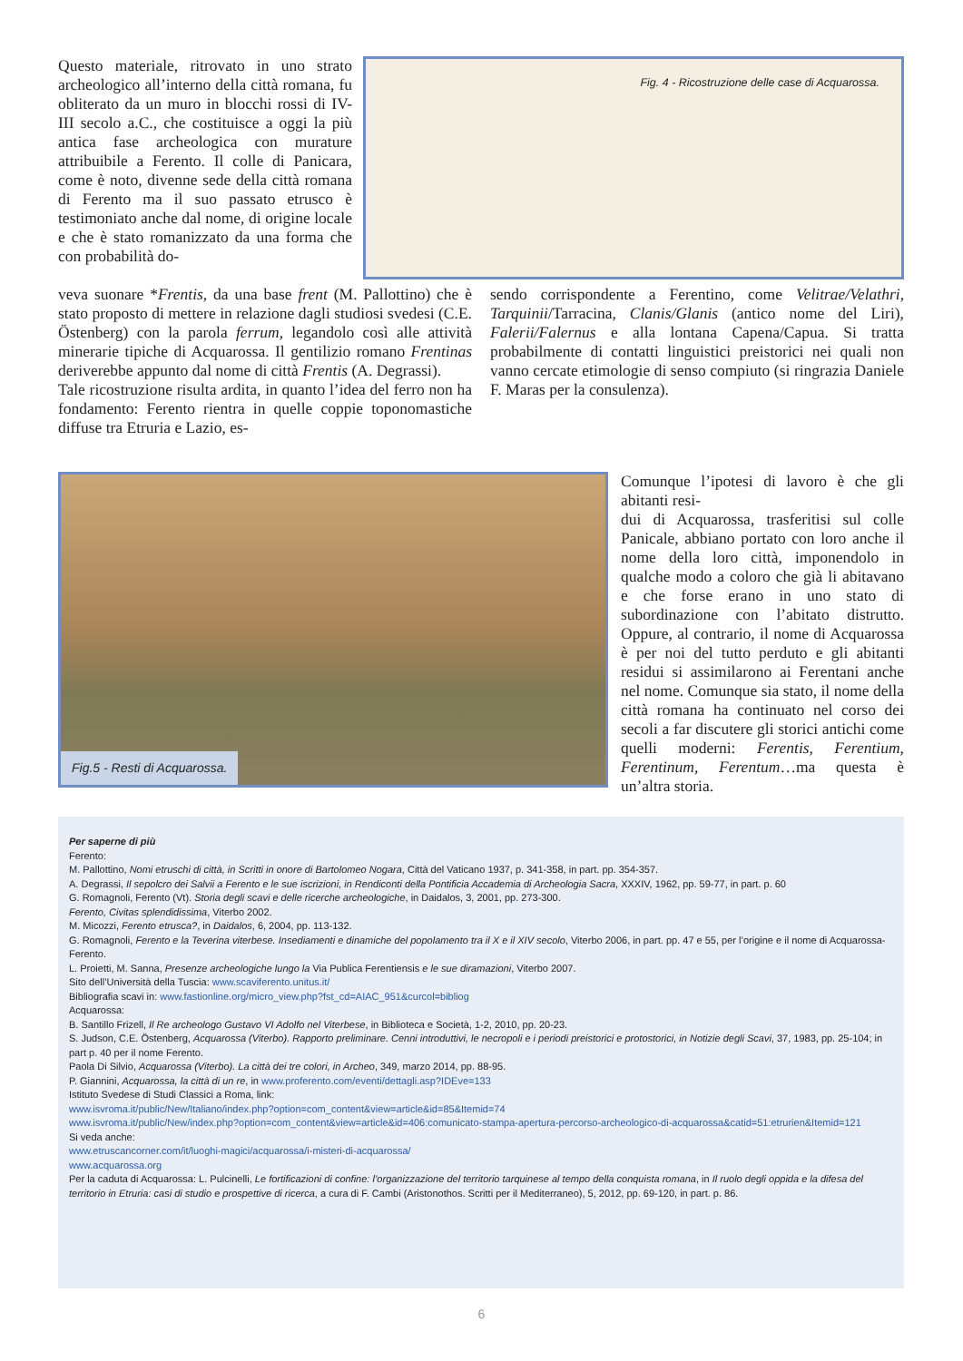Fig. 4 - Ricostruzione delle case di Acquarossa.
Questo materiale, ritrovato in uno strato archeologico all’interno della città romana, fu obliterato da un muro in blocchi rossi di IV-III secolo a.C., che costituisce a oggi la più antica fase archeologica con murature attribuibile a Ferento. Il colle di Panicara, come è noto, divenne sede della città romana di Ferento ma il suo passato etrusco è testimoniato anche dal nome, di origine locale e che è stato romanizzato da una forma che con probabilità do-
veva suonare *Frentis, da una base frent (M. Pallottino) che è stato proposto di mettere in relazione dagli studiosi svedesi (C.E. Östenberg) con la parola ferrum, legandolo così alle attività minerarie tipiche di Acquarossa. Il gentilizio romano Frentinas deriverebbe appunto dal nome di città Frentis (A. Degrassi).
Tale ricostruzione risulta ardita, in quanto l’idea del ferro non ha fondamento: Ferento rientra in quelle coppie toponomastiche diffuse tra Etruria e Lazio, es-
sendo corrispondente a Ferentino, come Velitrae/Velathri, Tarquinii/Tarracina, Clanis/Glanis (antico nome del Liri), Falerii/Falernus e alla lontana Capena/Capua. Si tratta probabilmente di contatti linguistici preistorici nei quali non vanno cercate etimologie di senso compiuto (si ringrazia Daniele F. Maras per la consulenza).
Fig.5 - Resti di Acquarossa.
Comunque l’ipotesi di lavoro è che gli abitanti resi-
dui di Acquarossa, trasferitisi sul colle Panicale, abbiano portato con loro anche il nome della loro città, imponendolo in qualche modo a coloro che già li abitavano e che forse erano in uno stato di subordinazione con l’abitato distrutto. Oppure, al contrario, il nome di Acquarossa è per noi del tutto perduto e gli abitanti residui si assimilarono ai Ferentani anche nel nome. Comunque sia stato, il nome della città romana ha continuato nel corso dei secoli a far discutere gli storici antichi come quelli moderni: Ferentis, Ferentium, Ferentinum, Ferentum…ma questa è un’altra storia.
Per saperne di più
Ferento:
M. Pallottino, Nomi etruschi di città, in Scritti in onore di Bartolomeo Nogara, Città del Vaticano 1937, p. 341-358, in part. pp. 354-357.
A. Degrassi, Il sepolcro dei Salvii a Ferento e le sue iscrizioni, in Rendiconti della Pontificia Accademia di Archeologia Sacra, XXXIV, 1962, pp. 59-77, in part. p. 60
G. Romagnoli, Ferento (Vt). Storia degli scavi e delle ricerche archeologiche, in Daidalos, 3, 2001, pp. 273-300.
Ferento, Civitas splendidissima, Viterbo 2002.
M. Micozzi, Ferento etrusca?, in Daidalos, 6, 2004, pp. 113-132.
G. Romagnoli, Ferento e la Teverina viterbese. Insediamenti e dinamiche del popolamento tra il X e il XIV secolo, Viterbo 2006, in part. pp. 47 e 55, per l’origine e il nome di Acquarossa-Ferento.
L. Proietti, M. Sanna, Presenze archeologiche lungo la Via Publica Ferentiensis e le sue diramazioni, Viterbo 2007.
Sito dell’Università della Tuscia: www.scaviferento.unitus.it/
Bibliografia scavi in: www.fastionline.org/micro_view.php?fst_cd=AIAC_951&curcol=bibliog
Acquarossa:
B. Santillo Frizell, Il Re archeologo Gustavo VI Adolfo nel Viterbese, in Biblioteca e Società, 1-2, 2010, pp. 20-23.
S. Judson, C.E. Östenberg, Acquarossa (Viterbo). Rapporto preliminare. Cenni introduttivi, le necropoli e i periodi preistorici e protostorici, in Notizie degli Scavi, 37, 1983, pp. 25-104; in part p. 40 per il nome Ferento.
Paola Di Silvio, Acquarossa (Viterbo). La città dei tre colori, in Archeo, 349, marzo 2014, pp. 88-95.
P. Giannini, Acquarossa, la città di un re, in www.proferento.com/eventi/dettagli.asp?IDEve=133
Istituto Svedese di Studi Classici a Roma, link:
www.isvroma.it/public/New/Italiano/index.php?option=com_content&view=article&id=85&Itemid=74
www.isvroma.it/public/New/index.php?option=com_content&view=article&id=406:comunicato-stampa-apertura-percorso-archeologico-di-acquarossa&catid=51:etrurien&Itemid=121
Si veda anche:
www.etruscancorner.com/it/luoghi-magici/acquarossa/i-misteri-di-acquarossa/
www.acquarossa.org
Per la caduta di Acquarossa: L. Pulcinelli, Le fortificazioni di confine: l’organizzazione del territorio tarquinese al tempo della conquista romana, in Il ruolo degli oppida e la difesa del territorio in Etruria: casi di studio e prospettive di ricerca, a cura di F. Cambi (Aristonothos. Scritti per il Mediterraneo), 5, 2012, pp. 69-120, in part. p. 86.
6